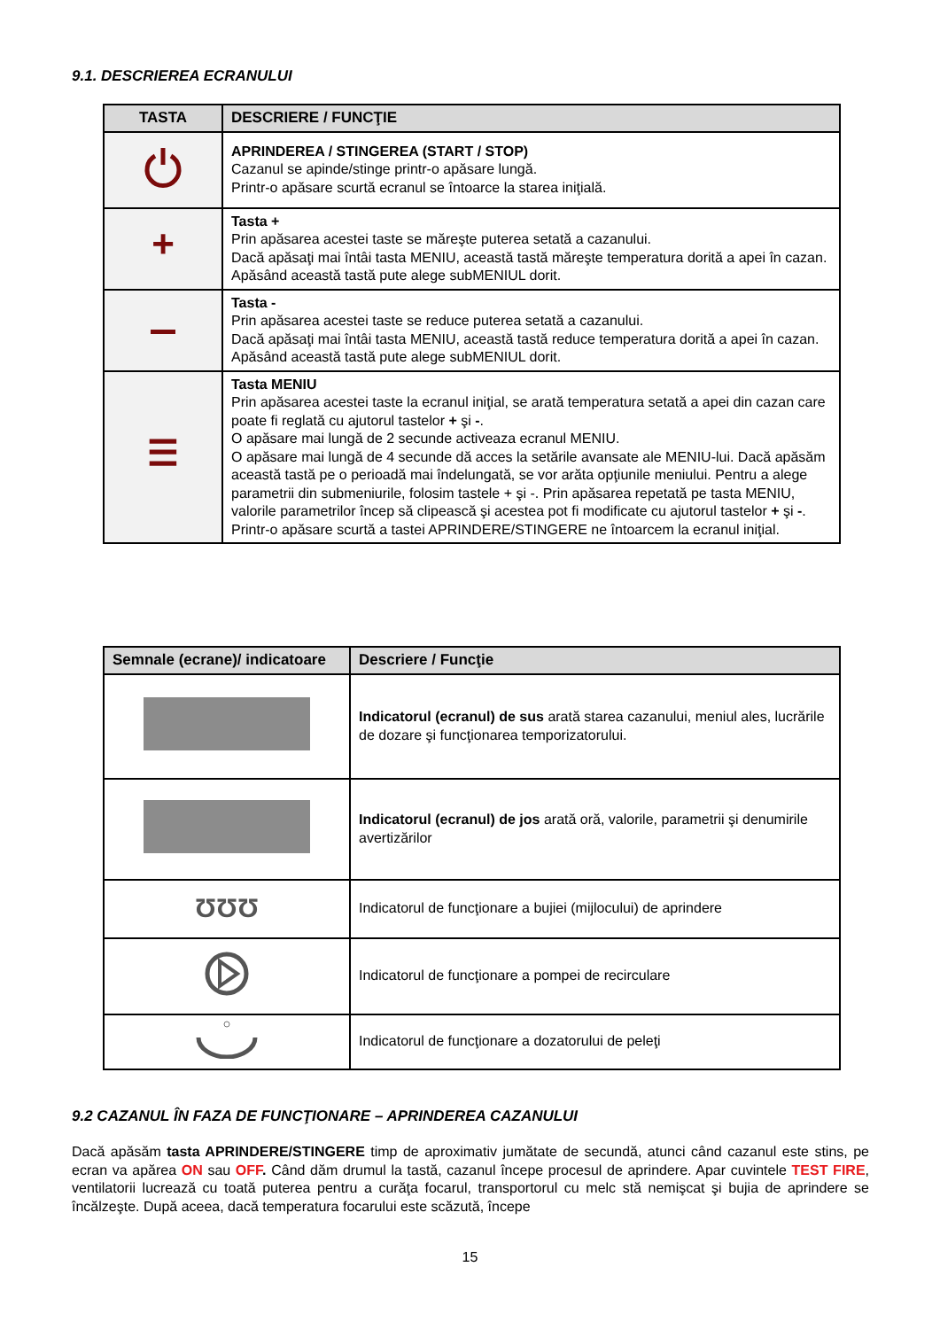9.1. DESCRIEREA ECRANULUI
| TASTA | DESCRIERE / FUNCŢIE |
| --- | --- |
| | APRINDEREA / STINGEREA (START / STOP) Cazanul se apinde/stinge printr-o apăsare lungă. Printr-o apăsare scurtă ecranul se întoarce la starea iniţială. |
| + | Tasta + Prin apăsarea acestei taste se măreşte puterea setată a cazanului. Dacă apăsaţi mai întâi tasta MENIU, această tastă măreşte temperatura dorită a apei în cazan. Apăsând această tastă pute alege subMENIUL dorit. |
| | Tasta - Prin apăsarea acestei taste se reduce puterea setată a cazanului. Dacă apăsaţi mai întâi tasta MENIU, această tastă reduce temperatura dorită a apei în cazan. Apăsând această tastă pute alege subMENIUL dorit. |
| ☰ | Tasta MENIU Prin apăsarea acestei taste la ecranul iniţial, se arată temperatura setată a apei din cazan care poate fi reglată cu ajutorul tastelor + şi - . O apăsare mai lungă de 2 secunde activeaza ecranul MENIU. O apăsare mai lungă de 4 secunde dă acces la setările avansate ale MENIU-lui. Dacă apăsăm această tastă pe o perioadă mai îndelungată, se vor arăta opţiunile meniului. Pentru a alege parametrii din submeniurile, folosim tastele + şi -. Prin apăsarea repetată pe tasta MENIU, valorile parametrilor încep să clipească şi acestea pot fi modificate cu ajutorul tastelor + şi - . Printr-o apăsare scurtă a tastei APRINDERE/STINGERE ne întoarcem la ecranul iniţial. |
| Semnale (ecrane)/ indicatoare | Descriere / Funcţie |
| --- | --- |
| | Indicatorul (ecranul) de sus arată starea cazanului, meniul ales, lucrările de dozare şi funcţionarea temporizatorului. |
| | Indicatorul (ecranul) de jos arată oră, valorile, parametrii şi denumirile avertizărilor |
| ƱƱƱ | Indicatorul de funcţionare a bujiei (mijlocului) de aprindere |
| | Indicatorul de funcţionare a pompei de recirculare |
| | Indicatorul de funcţionare a dozatorului de peleţi |
9.2 CAZANUL ÎN FAZA DE FUNCŢIONARE – APRINDEREA CAZANULUI
Dacă apăsăm tasta APRINDERE/STINGERE timp de aproximativ jumătate de secundă, atunci când cazanul este stins, pe ecran va apărea ON sau OFF. Când dăm drumul la tastă, cazanul începe procesul de aprindere. Apar cuvintele TEST FIRE, ventilatorii lucrează cu toată puterea pentru a curăţa focarul, transportorul cu melc stă nemişcat şi bujia de aprindere se încălzeşte. După aceea, dacă temperatura focarului este scăzută, începe
15